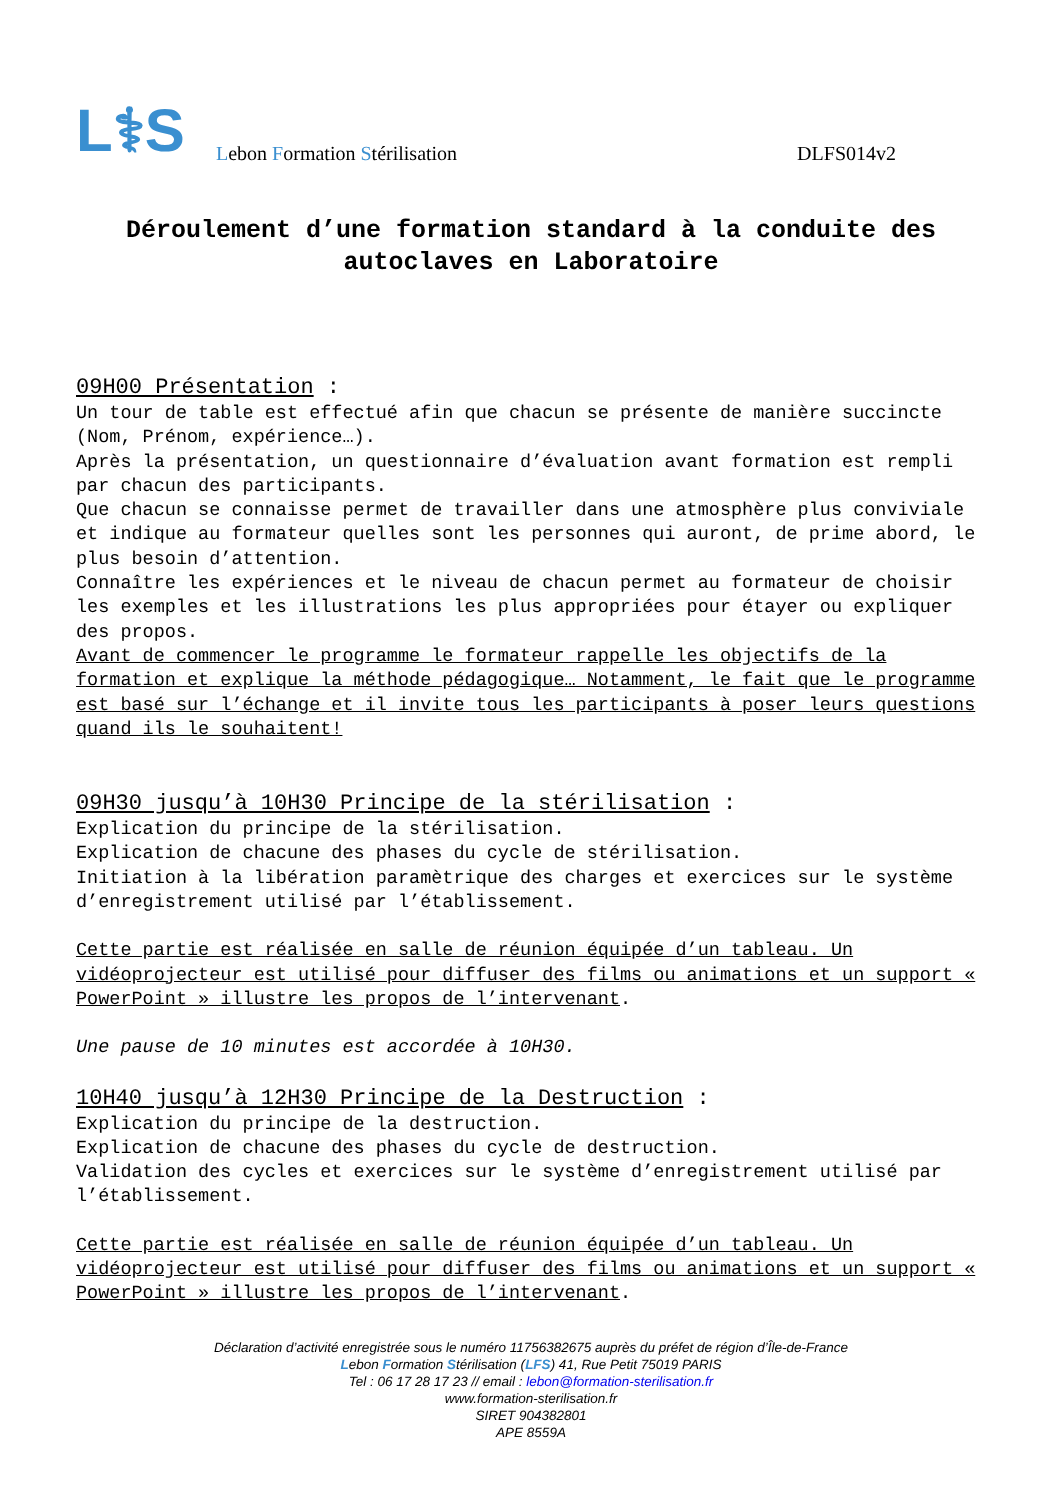L⚕S
Lebon Formation Stérilisation
DLFS014v2
Déroulement d’une formation standard à la conduite des autoclaves en Laboratoire
09H00 Présentation :
Un tour de table est effectué afin que chacun se présente de manière succincte (Nom, Prénom, expérience…).
Après la présentation, un questionnaire d’évaluation avant formation est rempli par chacun des participants.
Que chacun se connaisse permet de travailler dans une atmosphère plus conviviale et indique au formateur quelles sont les personnes qui auront, de prime abord, le plus besoin d’attention.
Connaître les expériences et le niveau de chacun permet au formateur de choisir les exemples et les illustrations les plus appropriées pour étayer ou expliquer des propos.
Avant de commencer le programme le formateur rappelle les objectifs de la formation et explique la méthode pédagogique… Notamment, le fait que le programme est basé sur l’échange et il invite tous les participants à poser leurs questions quand ils le souhaitent!
09H30 jusqu’à 10H30 Principe de la stérilisation :
Explication du principe de la stérilisation.
Explication de chacune des phases du cycle de stérilisation.
Initiation à la libération paramètrique des charges et exercices sur le système d’enregistrement utilisé par l’établissement.
Cette partie est réalisée en salle de réunion équipée d’un tableau. Un vidéoprojecteur est utilisé pour diffuser des films ou animations et un support « PowerPoint » illustre les propos de l’intervenant.
Une pause de 10 minutes est accordée à 10H30.
10H40 jusqu’à 12H30 Principe de la Destruction :
Explication du principe de la destruction.
Explication de chacune des phases du cycle de destruction.
Validation des cycles et exercices sur le système d’enregistrement utilisé par l’établissement.
Cette partie est réalisée en salle de réunion équipée d’un tableau. Un vidéoprojecteur est utilisé pour diffuser des films ou animations et un support « PowerPoint » illustre les propos de l’intervenant.
Déclaration d’activité enregistrée sous le numéro 11756382675 auprès du préfet de région d’Île-de-France
Lebon Formation Stérilisation (LFS) 41, Rue Petit 75019 PARIS
Tel : 06 17 28 17 23 // email : lebon@formation-sterilisation.fr
www.formation-sterilisation.fr
SIRET 904382801
APE 8559A